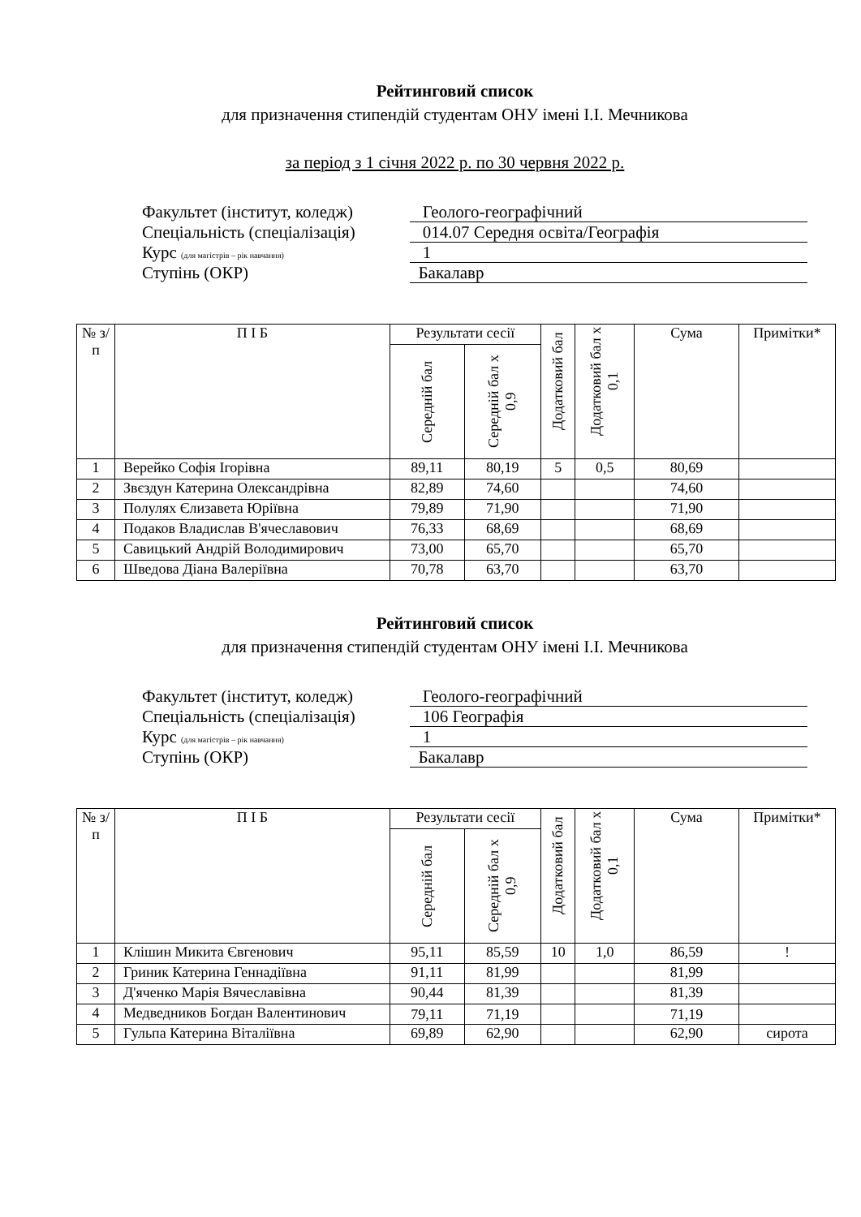Рейтинговий список
для призначення стипендій студентам ОНУ імені І.І. Мечникова
за період з 1 січня 2022 р. по 30 червня 2022 р.
Факультет (інститут, коледж) Геолого-географічний
Спеціальність (спеціалізація) 014.07 Середня освіта/Географія
Курс (для магістрів – рік навчання) 1
Ступінь (ОКР) Бакалавр
| № з/п | П І Б | Результати сесії | | Додатковий бал | Додатковий бал х 0,1 | Сума | Примітки* |
| --- | --- | --- | --- | --- | --- | --- | --- |
| | | Середній бал | Середній бал х 0,9 | | | | |
| 1 | Верейко Софія Ігорівна | 89,11 | 80,19 | 5 | 0,5 | 80,69 | |
| 2 | Звєздун Катерина Олександрівна | 82,89 | 74,60 | | | 74,60 | |
| 3 | Полулях Єлизавета Юріївна | 79,89 | 71,90 | | | 71,90 | |
| 4 | Подаков Владислав В'ячеславович | 76,33 | 68,69 | | | 68,69 | |
| 5 | Савицький Андрій Володимирович | 73,00 | 65,70 | | | 65,70 | |
| 6 | Шведова Діана Валеріївна | 70,78 | 63,70 | | | 63,70 | |
Рейтинговий список
для призначення стипендій студентам ОНУ імені І.І. Мечникова
Факультет (інститут, коледж) Геолого-географічний
Спеціальність (спеціалізація) 106 Географія
Курс (для магістрів – рік навчання) 1
Ступінь (ОКР) Бакалавр
| № з/п | П І Б | Результати сесії | | Додатковий бал | Додатковий бал х 0,1 | Сума | Примітки* |
| --- | --- | --- | --- | --- | --- | --- | --- |
| | | Середній бал | Середній бал х 0,9 | | | | |
| 1 | Клішин Микита Євгенович | 95,11 | 85,59 | 10 | 1,0 | 86,59 | ! |
| 2 | Гриник Катерина Геннадіївна | 91,11 | 81,99 | | | 81,99 | |
| 3 | Д'яченко Марія Вячеславівна | 90,44 | 81,39 | | | 81,39 | |
| 4 | Медведников Богдан Валентинович | 79,11 | 71,19 | | | 71,19 | |
| 5 | Гульпа Катерина Віталіївна | 69,89 | 62,90 | | | 62,90 | сирота |